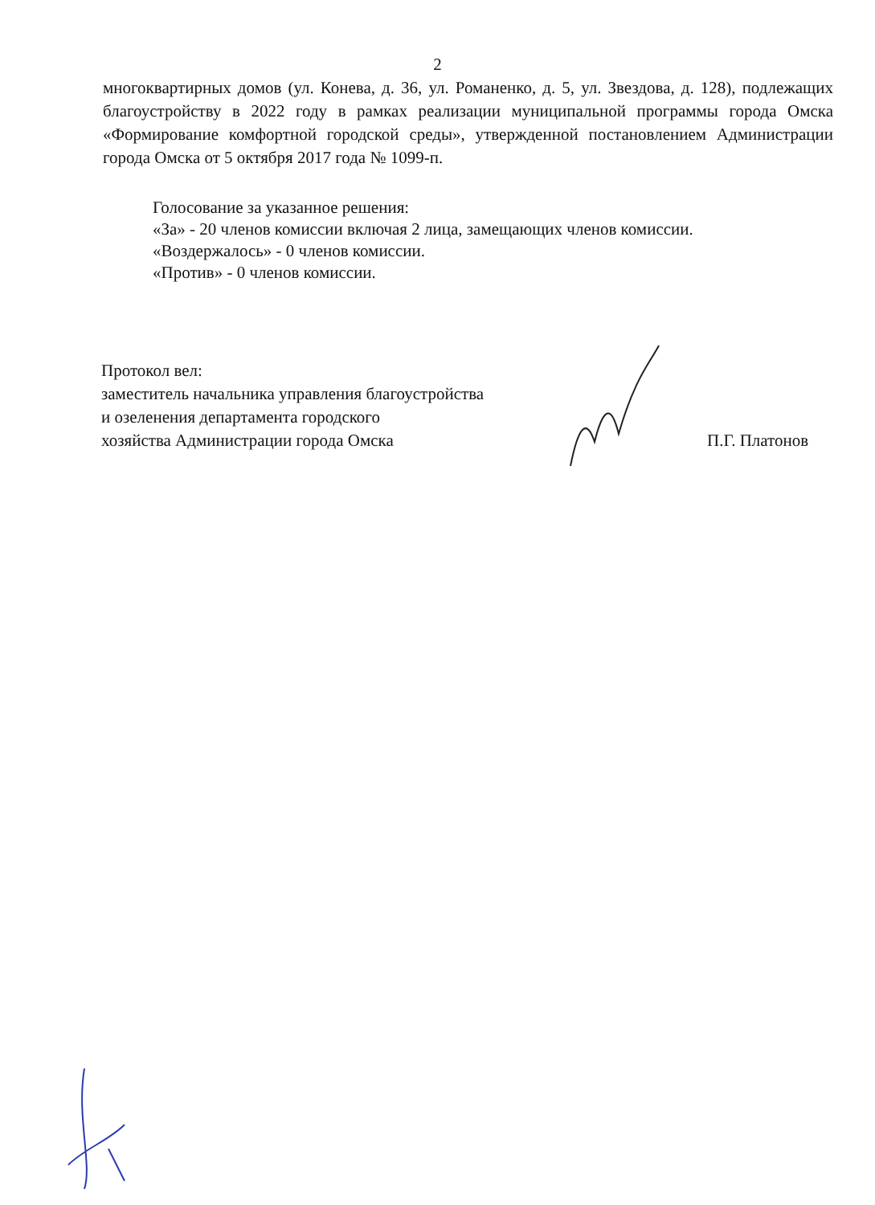2
многоквартирных домов (ул. Конева, д. 36, ул. Романенко, д. 5, ул. Звездова, д. 128), подлежащих благоустройству в 2022 году в рамках реализации муниципальной программы города Омска «Формирование комфортной городской среды», утвержденной постановлением Администрации города Омска от 5 октября 2017 года № 1099-п.
Голосование за указанное решения:
«За» - 20 членов комиссии включая 2 лица, замещающих членов комиссии.
«Воздержалось» - 0 членов комиссии.
«Против» - 0 членов комиссии.
Протокол вел:
заместитель начальника управления благоустройства
и озеленения департамента городского
хозяйства Администрации города Омска
П.Г. Платонов